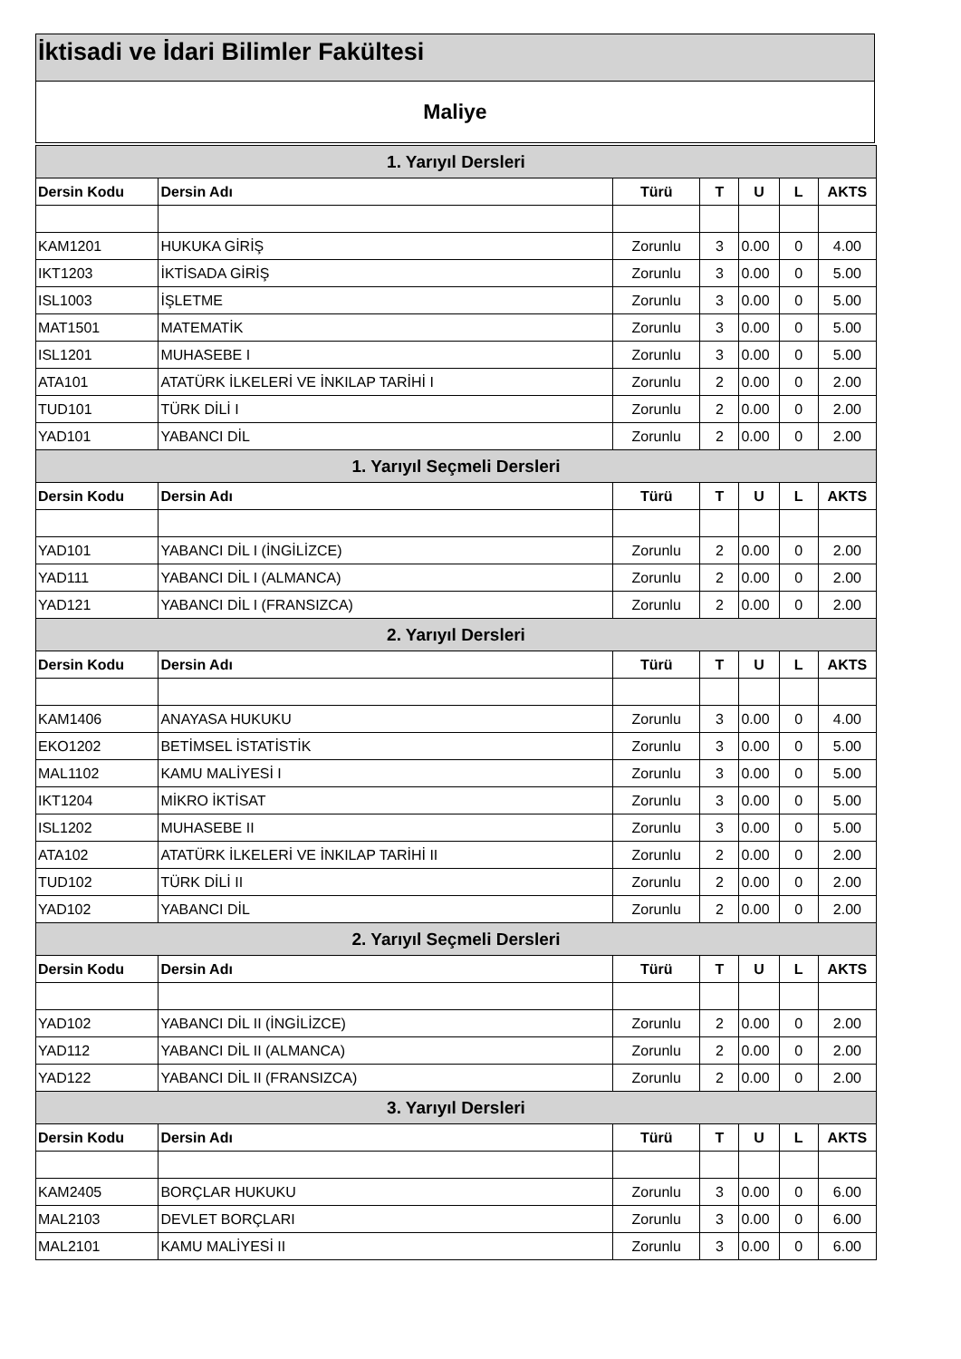İktisadi ve İdari Bilimler Fakültesi
Maliye
| 1. Yarıyıl Dersleri | | | | | | |
| --- | --- | --- | --- | --- | --- | --- |
| Dersin Kodu | Dersin Adı | Türü | T | U | L | AKTS |
| KAM1201 | HUKUKA GİRİŞ | Zorunlu | 3 | 0.00 | 0 | 4.00 |
| IKT1203 | İKTİSADA GİRİŞ | Zorunlu | 3 | 0.00 | 0 | 5.00 |
| ISL1003 | İŞLETME | Zorunlu | 3 | 0.00 | 0 | 5.00 |
| MAT1501 | MATEMATİK | Zorunlu | 3 | 0.00 | 0 | 5.00 |
| ISL1201 | MUHASEBE I | Zorunlu | 3 | 0.00 | 0 | 5.00 |
| ATA101 | ATATÜRK İLKELERİ VE İNKILAP TARİHİ I | Zorunlu | 2 | 0.00 | 0 | 2.00 |
| TUD101 | TÜRK DİLİ I | Zorunlu | 2 | 0.00 | 0 | 2.00 |
| YAD101 | YABANCI DİL | Zorunlu | 2 | 0.00 | 0 | 2.00 |
| 1. Yarıyıl Seçmeli Dersleri | | | | | | |
| Dersin Kodu | Dersin Adı | Türü | T | U | L | AKTS |
| YAD101 | YABANCI DİL I (İNGİLİZCE) | Zorunlu | 2 | 0.00 | 0 | 2.00 |
| YAD111 | YABANCI DİL I (ALMANCA) | Zorunlu | 2 | 0.00 | 0 | 2.00 |
| YAD121 | YABANCI DİL I (FRANSIZCA) | Zorunlu | 2 | 0.00 | 0 | 2.00 |
| 2. Yarıyıl Dersleri | | | | | | |
| Dersin Kodu | Dersin Adı | Türü | T | U | L | AKTS |
| KAM1406 | ANAYASA HUKUKU | Zorunlu | 3 | 0.00 | 0 | 4.00 |
| EKO1202 | BETİMSEL İSTATİSTİK | Zorunlu | 3 | 0.00 | 0 | 5.00 |
| MAL1102 | KAMU MALİYESİ I | Zorunlu | 3 | 0.00 | 0 | 5.00 |
| IKT1204 | MİKRO İKTİSAT | Zorunlu | 3 | 0.00 | 0 | 5.00 |
| ISL1202 | MUHASEBE II | Zorunlu | 3 | 0.00 | 0 | 5.00 |
| ATA102 | ATATÜRK İLKELERİ VE İNKILAP TARİHİ II | Zorunlu | 2 | 0.00 | 0 | 2.00 |
| TUD102 | TÜRK DİLİ II | Zorunlu | 2 | 0.00 | 0 | 2.00 |
| YAD102 | YABANCI DİL | Zorunlu | 2 | 0.00 | 0 | 2.00 |
| 2. Yarıyıl Seçmeli Dersleri | | | | | | |
| Dersin Kodu | Dersin Adı | Türü | T | U | L | AKTS |
| YAD102 | YABANCI DİL II (İNGİLİZCE) | Zorunlu | 2 | 0.00 | 0 | 2.00 |
| YAD112 | YABANCI DİL II (ALMANCA) | Zorunlu | 2 | 0.00 | 0 | 2.00 |
| YAD122 | YABANCI DİL II (FRANSIZCA) | Zorunlu | 2 | 0.00 | 0 | 2.00 |
| 3. Yarıyıl Dersleri | | | | | | |
| Dersin Kodu | Dersin Adı | Türü | T | U | L | AKTS |
| KAM2405 | BORÇLAR HUKUKU | Zorunlu | 3 | 0.00 | 0 | 6.00 |
| MAL2103 | DEVLET BORÇLARI | Zorunlu | 3 | 0.00 | 0 | 6.00 |
| MAL2101 | KAMU MALİYESİ II | Zorunlu | 3 | 0.00 | 0 | 6.00 |